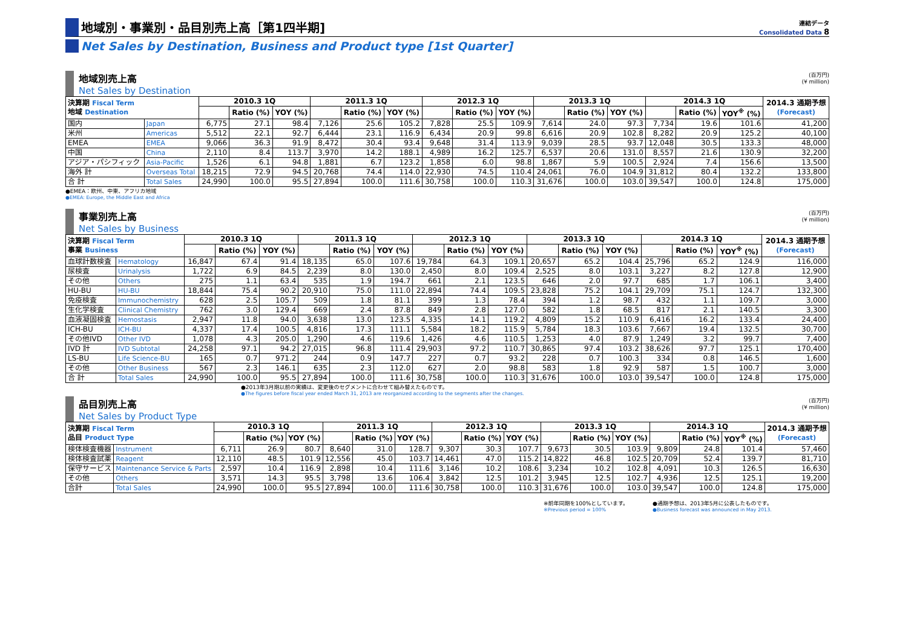地域別・事業別・品目別売上高［第1四半期]
連結データ
Consolidated Data 8
Net Sales by Destination, Business and Product type [1st Quarter]
地域別売上高
Net Sales by Destination
(百万円)
(¥ million)
| 決算期 Fiscal Term 地域 Destination | | 2010.3 1Q | | | 2011.3 1Q | | | 2012.3 1Q | | | 2013.3 1Q | | | 2014.3 1Q | | | 2014.3 通期予想 (Forecast) |
| --- | --- | --- | --- | --- | --- | --- | --- | --- | --- | --- | --- | --- | --- | --- | --- | --- | --- |
| | | | Ratio (%) | YOY (%) | | Ratio (%) | YOY (%) | | Ratio (%) | YOY (%) | | Ratio (%) | YOY (%) | | Ratio (%) | YOY<sup>※</sup> (%) | |
| 国内 | Japan | 6,775 | 27.1 | 98.4 | 7,126 | 25.6 | 105.2 | 7,828 | 25.5 | 109.9 | 7,614 | 24.0 | 97.3 | 7,734 | 19.6 | 101.6 | 41,200 |
| 米州 | Americas | 5,512 | 22.1 | 92.7 | 6,444 | 23.1 | 116.9 | 6,434 | 20.9 | 99.8 | 6,616 | 20.9 | 102.8 | 8,282 | 20.9 | 125.2 | 40,100 |
| EMEA | EMEA | 9,066 | 36.3 | 91.9 | 8,472 | 30.4 | 93.4 | 9,648 | 31.4 | 113.9 | 9,039 | 28.5 | 93.7 | 12,048 | 30.5 | 133.3 | 48,000 |
| 中国 | China | 2,110 | 8.4 | 113.7 | 3,970 | 14.2 | 188.1 | 4,989 | 16.2 | 125.7 | 6,537 | 20.6 | 131.0 | 8,557 | 21.6 | 130.9 | 32,200 |
| アジア・パシフィック | Asia-Pacific | 1,526 | 6.1 | 94.8 | 1,881 | 6.7 | 123.2 | 1,858 | 6.0 | 98.8 | 1,867 | 5.9 | 100.5 | 2,924 | 7.4 | 156.6 | 13,500 |
| 海外 計 | Overseas Total | 18,215 | 72.9 | 94.5 | 20,768 | 74.4 | 114.0 | 22,930 | 74.5 | 110.4 | 24,061 | 76.0 | 104.9 | 31,812 | 80.4 | 132.2 | 133,800 |
| 合 計 | Total Sales | 24,990 | 100.0 | 95.5 | 27,894 | 100.0 | 111.6 | 30,758 | 100.0 | 110.3 | 31,676 | 100.0 | 103.0 | 39,547 | 100.0 | 124.8 | 175,000 |
●EMEA：欧州、中東、アフリカ地域
●EMEA: Europe, the Middle East and Africa
事業別売上高
Net Sales by Business
(百万円)
(¥ million)
| 決算期 Fiscal Term 事業 Business | | 2010.3 1Q | | | 2011.3 1Q | | | 2012.3 1Q | | | 2013.3 1Q | | | 2014.3 1Q | | | 2014.3 通期予想 (Forecast) |
| --- | --- | --- | --- | --- | --- | --- | --- | --- | --- | --- | --- | --- | --- | --- | --- | --- | --- |
| | | | Ratio (%) | YOY (%) | | Ratio (%) | YOY (%) | | Ratio (%) | YOY (%) | | Ratio (%) | YOY (%) | | Ratio (%) | YOY<sup>※</sup> (%) | |
| 血球計数検査 | Hematology | 16,847 | 67.4 | 91.4 | 18,135 | 65.0 | 107.6 | 19,784 | 64.3 | 109.1 | 20,657 | 65.2 | 104.4 | 25,796 | 65.2 | 124.9 | 116,000 |
| 尿検査 | Urinalysis | 1,722 | 6.9 | 84.5 | 2,239 | 8.0 | 130.0 | 2,450 | 8.0 | 109.4 | 2,525 | 8.0 | 103.1 | 3,227 | 8.2 | 127.8 | 12,900 |
| その他 | Others | 275 | 1.1 | 63.4 | 535 | 1.9 | 194.7 | 661 | 2.1 | 123.5 | 646 | 2.0 | 97.7 | 685 | 1.7 | 106.1 | 3,400 |
| HU-BU | HU-BU | 18,844 | 75.4 | 90.2 | 20,910 | 75.0 | 111.0 | 22,894 | 74.4 | 109.5 | 23,828 | 75.2 | 104.1 | 29,709 | 75.1 | 124.7 | 132,300 |
| 免疫検査 | Immunochemistry | 628 | 2.5 | 105.7 | 509 | 1.8 | 81.1 | 399 | 1.3 | 78.4 | 394 | 1.2 | 98.7 | 432 | 1.1 | 109.7 | 3,000 |
| 生化学検査 | Clinical Chemistry | 762 | 3.0 | 129.4 | 669 | 2.4 | 87.8 | 849 | 2.8 | 127.0 | 582 | 1.8 | 68.5 | 817 | 2.1 | 140.5 | 3,300 |
| 血液凝固検査 | Hemostasis | 2,947 | 11.8 | 94.0 | 3,638 | 13.0 | 123.5 | 4,335 | 14.1 | 119.2 | 4,809 | 15.2 | 110.9 | 6,416 | 16.2 | 133.4 | 24,400 |
| ICH-BU | ICH-BU | 4,337 | 17.4 | 100.5 | 4,816 | 17.3 | 111.1 | 5,584 | 18.2 | 115.9 | 5,784 | 18.3 | 103.6 | 7,667 | 19.4 | 132.5 | 30,700 |
| その他IVD | Other IVD | 1,078 | 4.3 | 205.0 | 1,290 | 4.6 | 119.6 | 1,426 | 4.6 | 110.5 | 1,253 | 4.0 | 87.9 | 1,249 | 3.2 | 99.7 | 7,400 |
| IVD 計 | IVD Subtotal | 24,258 | 97.1 | 94.2 | 27,015 | 96.8 | 111.4 | 29,903 | 97.2 | 110.7 | 30,865 | 97.4 | 103.2 | 38,626 | 97.7 | 125.1 | 170,400 |
| LS-BU | Life Science-BU | 165 | 0.7 | 971.2 | 244 | 0.9 | 147.7 | 227 | 0.7 | 93.2 | 228 | 0.7 | 100.3 | 334 | 0.8 | 146.5 | 1,600 |
| その他 | Other Business | 567 | 2.3 | 146.1 | 635 | 2.3 | 112.0 | 627 | 2.0 | 98.8 | 583 | 1.8 | 92.9 | 587 | 1.5 | 100.7 | 3,000 |
| 合 計 | Total Sales | 24,990 | 100.0 | 95.5 | 27,894 | 100.0 | 111.6 | 30,758 | 100.0 | 110.3 | 31,676 | 100.0 | 103.0 | 39,547 | 100.0 | 124.8 | 175,000 |
●2013年3月期以前の実績は、変更後のセグメントに合わせて組み替えたものです。
●The figures before fiscal year ended March 31, 2013 are reorganized according to the segments after the changes.
品目別売上高
Net Sales by Product Type
(百万円)
(¥ million)
| 決算期 Fiscal Term 品目 Product Type | | 2010.3 1Q | | | 2011.3 1Q | | | 2012.3 1Q | | | 2013.3 1Q | | | 2014.3 1Q | | | 2014.3 通期予想 (Forecast) |
| --- | --- | --- | --- | --- | --- | --- | --- | --- | --- | --- | --- | --- | --- | --- | --- | --- | --- |
| | | | Ratio (%) | YOY (%) | | Ratio (%) | YOY (%) | | Ratio (%) | YOY (%) | | Ratio (%) | YOY (%) | | Ratio (%) | YOY<sup>※</sup> (%) | |
| 検体検査機器 | Instrument | 6,711 | 26.9 | 80.7 | 8,640 | 31.0 | 128.7 | 9,307 | 30.3 | 107.7 | 9,673 | 30.5 | 103.9 | 9,809 | 24.8 | 101.4 | 57,460 |
| 検体検査試薬 | Reagent | 12,110 | 48.5 | 101.9 | 12,556 | 45.0 | 103.7 | 14,461 | 47.0 | 115.2 | 14,822 | 46.8 | 102.5 | 20,709 | 52.4 | 139.7 | 81,710 |
| 保守サービス | Maintenance Service & Parts | 2,597 | 10.4 | 116.9 | 2,898 | 10.4 | 111.6 | 3,146 | 10.2 | 108.6 | 3,234 | 10.2 | 102.8 | 4,091 | 10.3 | 126.5 | 16,630 |
| その他 | Others | 3,571 | 14.3 | 95.5 | 3,798 | 13.6 | 106.4 | 3,842 | 12.5 | 101.2 | 3,945 | 12.5 | 102.7 | 4,936 | 12.5 | 125.1 | 19,200 |
| 合計 | Total Sales | 24,990 | 100.0 | 95.5 | 27,894 | 100.0 | 111.6 | 30,758 | 100.0 | 110.3 | 31,676 | 100.0 | 103.0 | 39,547 | 100.0 | 124.8 | 175,000 |
※前年同期を100%としています。
※Previous period = 100%
●通期予想は、2013年5月に公表したものです。
●Business forecast was announced in May 2013.